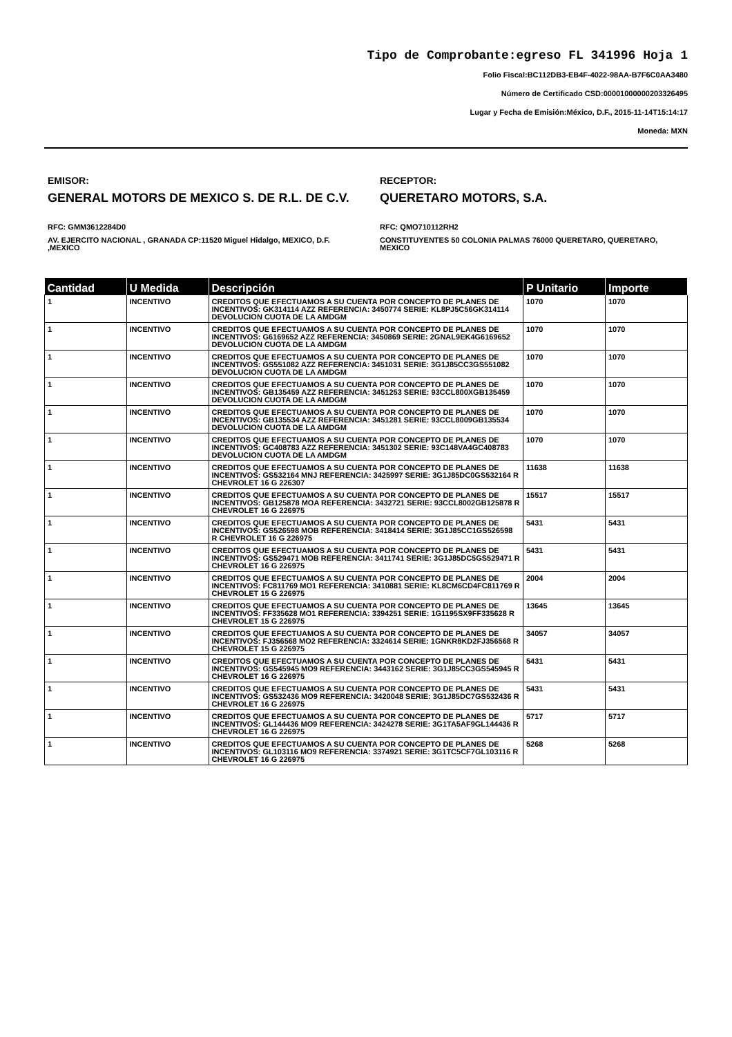Tipo de Comprobante:egreso FL 341996 Hoja 1
Folio Fiscal:BC112DB3-EB4F-4022-98AA-B7F6C0AA3480
Número de Certificado CSD:00001000000203326495
Lugar y Fecha de Emisión:México, D.F., 2015-11-14T15:14:17
Moneda: MXN
EMISOR:
GENERAL MOTORS DE MEXICO S. DE R.L. DE C.V.
RFC: GMM3612284D0
AV. EJERCITO NACIONAL , GRANADA CP:11520 Miguel Hidalgo, MEXICO, D.F. ,MEXICO
RECEPTOR:
QUERETARO MOTORS, S.A.
RFC: QMO710112RH2
CONSTITUYENTES 50 COLONIA PALMAS 76000 QUERETARO, QUERETARO, MEXICO
| Cantidad | U Medida | Descripción | P Unitario | Importe |
| --- | --- | --- | --- | --- |
| 1 | INCENTIVO | CREDITOS QUE EFECTUAMOS A SU CUENTA POR CONCEPTO DE PLANES DE INCENTIVOS: GK314114 AZZ REFERENCIA: 3450774 SERIE: KL8PJ5C56GK314114 DEVOLUCION CUOTA DE LA AMDGM | 1070 | 1070 |
| 1 | INCENTIVO | CREDITOS QUE EFECTUAMOS A SU CUENTA POR CONCEPTO DE PLANES DE INCENTIVOS: G6169652 AZZ REFERENCIA: 3450869 SERIE: 2GNAL9EK4G6169652 DEVOLUCION CUOTA DE LA AMDGM | 1070 | 1070 |
| 1 | INCENTIVO | CREDITOS QUE EFECTUAMOS A SU CUENTA POR CONCEPTO DE PLANES DE INCENTIVOS: GS551082 AZZ REFERENCIA: 3451031 SERIE: 3G1J85CC3GS551082 DEVOLUCION CUOTA DE LA AMDGM | 1070 | 1070 |
| 1 | INCENTIVO | CREDITOS QUE EFECTUAMOS A SU CUENTA POR CONCEPTO DE PLANES DE INCENTIVOS: GB135459 AZZ REFERENCIA: 3451253 SERIE: 93CCL800XGB135459 DEVOLUCION CUOTA DE LA AMDGM | 1070 | 1070 |
| 1 | INCENTIVO | CREDITOS QUE EFECTUAMOS A SU CUENTA POR CONCEPTO DE PLANES DE INCENTIVOS: GB135534 AZZ REFERENCIA: 3451281 SERIE: 93CCL8009GB135534 DEVOLUCION CUOTA DE LA AMDGM | 1070 | 1070 |
| 1 | INCENTIVO | CREDITOS QUE EFECTUAMOS A SU CUENTA POR CONCEPTO DE PLANES DE INCENTIVOS: GC408783 AZZ REFERENCIA: 3451302 SERIE: 93C148VA4GC408783 DEVOLUCION CUOTA DE LA AMDGM | 1070 | 1070 |
| 1 | INCENTIVO | CREDITOS QUE EFECTUAMOS A SU CUENTA POR CONCEPTO DE PLANES DE INCENTIVOS: GS532164 MNJ REFERENCIA: 3425997 SERIE: 3G1J85DC0GS532164 R CHEVROLET 16 G 226307 | 11638 | 11638 |
| 1 | INCENTIVO | CREDITOS QUE EFECTUAMOS A SU CUENTA POR CONCEPTO DE PLANES DE INCENTIVOS: GB125878 MOA REFERENCIA: 3432721 SERIE: 93CCL8002GB125878 R CHEVROLET 16 G 226975 | 15517 | 15517 |
| 1 | INCENTIVO | CREDITOS QUE EFECTUAMOS A SU CUENTA POR CONCEPTO DE PLANES DE INCENTIVOS: GS526598 MOB REFERENCIA: 3418414 SERIE: 3G1J85CC1GS526598 R CHEVROLET 16 G 226975 | 5431 | 5431 |
| 1 | INCENTIVO | CREDITOS QUE EFECTUAMOS A SU CUENTA POR CONCEPTO DE PLANES DE INCENTIVOS: GS529471 MOB REFERENCIA: 3411741 SERIE: 3G1J85DC5GS529471 R CHEVROLET 16 G 226975 | 5431 | 5431 |
| 1 | INCENTIVO | CREDITOS QUE EFECTUAMOS A SU CUENTA POR CONCEPTO DE PLANES DE INCENTIVOS: FC811769 MO1 REFERENCIA: 3410881 SERIE: KL8CM6CD4FC811769 R CHEVROLET 15 G 226975 | 2004 | 2004 |
| 1 | INCENTIVO | CREDITOS QUE EFECTUAMOS A SU CUENTA POR CONCEPTO DE PLANES DE INCENTIVOS: FF335628 MO1 REFERENCIA: 3394251 SERIE: 1G1195SX9FF335628 R CHEVROLET 15 G 226975 | 13645 | 13645 |
| 1 | INCENTIVO | CREDITOS QUE EFECTUAMOS A SU CUENTA POR CONCEPTO DE PLANES DE INCENTIVOS: FJ356568 MO2 REFERENCIA: 3324614 SERIE: 1GNKR8KD2FJ356568 R CHEVROLET 15 G 226975 | 34057 | 34057 |
| 1 | INCENTIVO | CREDITOS QUE EFECTUAMOS A SU CUENTA POR CONCEPTO DE PLANES DE INCENTIVOS: GS545945 MO9 REFERENCIA: 3443162 SERIE: 3G1J85CC3GS545945 R CHEVROLET 16 G 226975 | 5431 | 5431 |
| 1 | INCENTIVO | CREDITOS QUE EFECTUAMOS A SU CUENTA POR CONCEPTO DE PLANES DE INCENTIVOS: GS532436 MO9 REFERENCIA: 3420048 SERIE: 3G1J85DC7GS532436 R CHEVROLET 16 G 226975 | 5431 | 5431 |
| 1 | INCENTIVO | CREDITOS QUE EFECTUAMOS A SU CUENTA POR CONCEPTO DE PLANES DE INCENTIVOS: GL144436 MO9 REFERENCIA: 3424278 SERIE: 3G1TA5AF9GL144436 R CHEVROLET 16 G 226975 | 5717 | 5717 |
| 1 | INCENTIVO | CREDITOS QUE EFECTUAMOS A SU CUENTA POR CONCEPTO DE PLANES DE INCENTIVOS: GL103116 MO9 REFERENCIA: 3374921 SERIE: 3G1TC5CF7GL103116 R CHEVROLET 16 G 226975 | 5268 | 5268 |